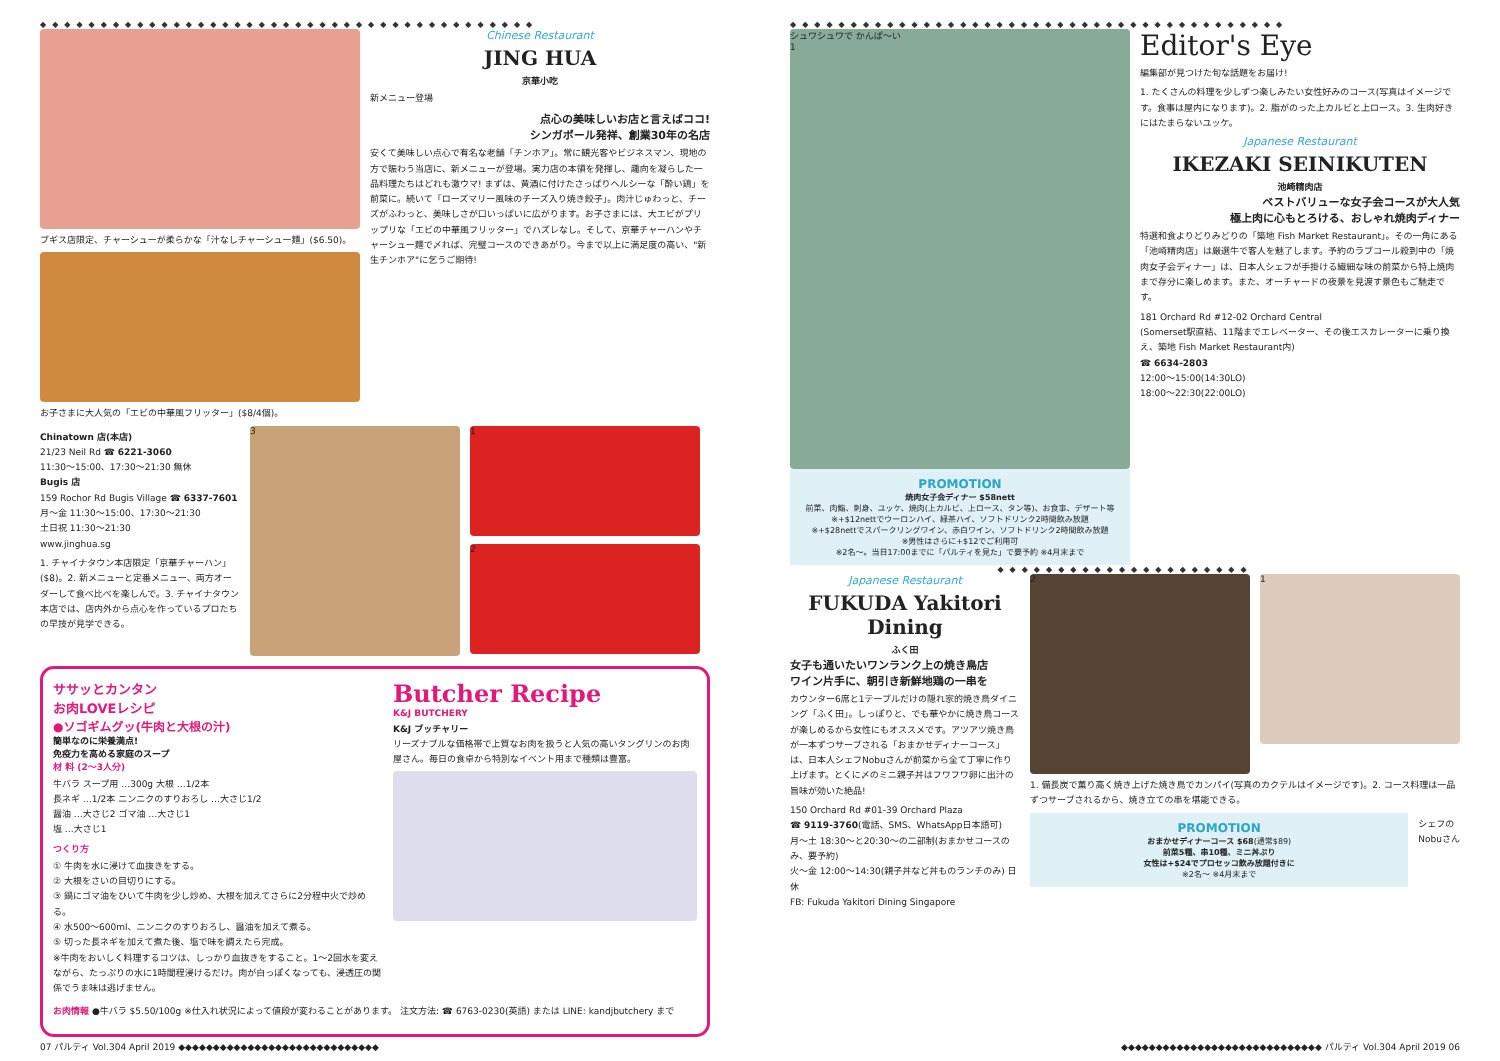◆◆◆◆◆◆◆◆◆◆◆◆◆◆◆◆◆◆◆◆◆◆◆◆◆◆◆◆◆◆◆◆◆◆◆◆◆◆◆◆◆
ブギス店限定、チャーシューが柔らかな「汁なしチャーシュー麺」($6.50)。
お子さまに大人気の「エビの中華風フリッター」($8/4個)。
Chinese Restaurant
JING HUA
京華小吃
新メニュー登場
点心の美味しいお店と言えばココ!
シンガポール発祥、創業30年の名店
安くて美味しい点心で有名な老舗「チンホア」。常に観光客やビジネスマン、現地の方で賑わう当店に、新メニューが登場。実力店の本領を発揮し、趣向を凝らした一品料理たちはどれも激ウマ! まずは、黄酒に付けたさっぱりヘルシーな「酔い鶏」を前菜に。続いて「ローズマリー風味のチーズ入り焼き餃子」。肉汁じゅわっと、チーズがふわっと、美味しさが口いっぱいに広がります。お子さまには、大エビがプリップリな「エビの中華風フリッター」でハズレなし。そして、京華チャーハンやチャーシュー麺で〆れば、完璧コースのできあがり。今まで以上に満足度の高い、"新生チンホア"に乞うご期待!
Chinatown 店(本店)
21/23 Neil Rd ☎ 6221-3060
11:30〜15:00、17:30〜21:30 無休
Bugis 店
159 Rochor Rd Bugis Village ☎ 6337-7601
月〜金 11:30〜15:00、17:30〜21:30
土日祝 11:30〜21:30
www.jinghua.sg
1. チャイナタウン本店限定「京華チャーハン」($8)。2. 新メニューと定番メニュー、両方オーダーして食べ比べを楽しんで。3. チャイナタウン本店では、店内外から点心を作っているプロたちの早技が見学できる。
3
1
2
ササッとカンタン
お肉LOVEレシピ
●ソゴギムグッ(牛肉と大根の汁)
簡単なのに栄養満点!
免疫力を高める家庭のスープ
材 料 (2〜3人分)
牛バラ スープ用 …300g 大根 …1/2本
長ネギ …1/2本 ニンニクのすりおろし …大さじ1/2
醤油 …大さじ2 ゴマ油 …大さじ1
塩 …大さじ1
つくり方
① 牛肉を水に浸けて血抜きをする。
② 大根をさいの目切りにする。
③ 鍋にゴマ油をひいて牛肉を少し炒め、大根を加えてさらに2分程中火で炒める。
④ 水500〜600ml、ニンニクのすりおろし、醤油を加えて煮る。
⑤ 切った長ネギを加えて煮た後、塩で味を調えたら完成。
※牛肉をおいしく料理するコツは、しっかり血抜きをすること。1〜2回水を変えながら、たっぷりの水に1時間程浸けるだけ。肉が白っぽくなっても、浸透圧の関係でうま味は逃げません。
Butcher Recipe
K&J BUTCHERY
K&J ブッチャリー
リーズナブルな価格帯で上質なお肉を扱うと人気の高いタングリンのお肉屋さん。毎日の食卓から特別なイベント用まで種類は豊富。
お肉情報 ●牛バラ $5.50/100g ※仕入れ状況によって値段が変わることがあります。 注文方法: ☎ 6763-0230(英語) または LINE: kandjbutchery まで
07 パルティ Vol.304 April 2019 ◆◆◆◆◆◆◆◆◆◆◆◆◆◆◆◆◆◆◆◆◆◆◆◆◆◆◆◆◆
◆◆◆◆◆◆◆◆◆◆◆◆◆◆◆◆◆◆◆◆◆◆◆◆◆◆◆◆◆◆◆◆◆◆◆◆◆◆◆◆◆
シュワシュワで かんぱ〜い
1
PROMOTION
焼肉女子会ディナー $58nett
前菜、肉鮨、刺身、ユッケ、焼肉(上カルビ、上ロース、タン等)、お食事、デザート等
※+$12nettでウーロンハイ、緑茶ハイ、ソフトドリンク2時間飲み放題
※+$28nettでスパークリングワイン、赤白ワイン、ソフトドリンク2時間飲み放題
※男性はさらに+$12でご利用可
※2名〜。当日17:00までに「パルティを見た」で要予約 ※4月末まで
Editor's Eye
編集部が見つけた旬な話題をお届け!
1. たくさんの料理を少しずつ楽しみたい女性好みのコース(写真はイメージです。食事は屋内になります)。2. 脂がのった上カルビと上ロース。3. 生肉好きにはたまらないユッケ。
Japanese Restaurant
IKEZAKI SEINIKUTEN
池崎精肉店
ベストバリューな女子会コースが大人気
極上肉に心もとろける、おしゃれ焼肉ディナー
特選和食よりどりみどりの「築地 Fish Market Restaurant」。その一角にある「池崎精肉店」は厳選牛で客人を魅了します。予約のラブコール殺到中の「焼肉女子会ディナー」は、日本人シェフが手掛ける繊細な味の前菜から特上焼肉まで存分に楽しめます。また、オーチャードの夜景を見渡す景色もご馳走です。
181 Orchard Rd #12-02 Orchard Central
(Somerset駅直結、11階までエレベーター、その後エスカレーターに乗り換え、築地 Fish Market Restaurant内)
☎ 6634-2803
12:00〜15:00(14:30LO)
18:00〜22:30(22:00LO)
◆◆◆◆◆◆◆◆◆◆◆◆◆◆◆◆◆◆◆◆◆
Japanese Restaurant
FUKUDA Yakitori Dining
ふく田
女子も通いたいワンランク上の焼き鳥店
ワイン片手に、朝引き新鮮地鶏の一串を
カウンター6席と1テーブルだけの隠れ家的焼き鳥ダイニング「ふく田」。しっぽりと、でも華やかに焼き鳥コースが楽しめるから女性にもオススメです。アツアツ焼き鳥が一本ずつサーブされる「おまかせディナーコース」は、日本人シェフNobuさんが前菜から全て丁寧に作り上げます。とくに〆のミニ親子丼はフワフワ卵に出汁の旨味が効いた絶品!
150 Orchard Rd #01-39 Orchard Plaza
☎ 9119-3760(電話、SMS、WhatsApp日本語可)
月〜土 18:30〜と20:30〜の二部制(おまかせコースのみ、要予約)
火〜金 12:00〜14:30(親子丼など丼ものランチのみ) 日休
FB: Fukuda Yakitori Dining Singapore
2
1
1. 備長炭で薫り高く焼き上げた焼き鳥でカンパイ(写真のカクテルはイメージです)。2. コース料理は一品ずつサーブされるから、焼き立ての串を堪能できる。
PROMOTION
おまかせディナーコース $68(通常$89)
前菜5種、串10種、ミニ丼ぶり
女性は+$24でプロセッコ飲み放題付きに
※2名〜 ※4月末まで
シェフの
Nobuさん
◆◆◆◆◆◆◆◆◆◆◆◆◆◆◆◆◆◆◆◆◆◆◆◆◆◆◆◆◆ パルティ Vol.304 April 2019 06